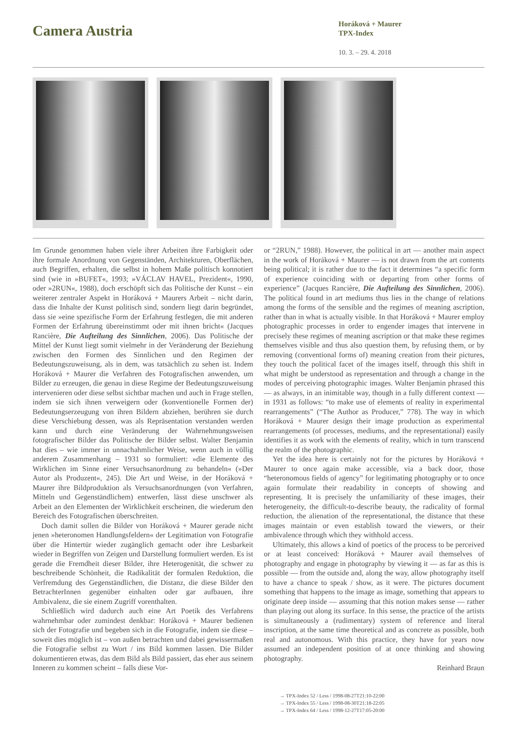Camera Austria
Horáková + Maurer
TPX-Index
10. 3. – 29. 4. 2018
Im Grunde genommen haben viele ihrer Arbeiten ihre Farbigkeit oder ihre formale Anordnung von Gegenständen, Architekturen, Oberflächen, auch Begriffen, erhalten, die selbst in hohem Maße politisch konnotiert sind (wie in »BUFET«, 1993; »VÁCLAV HAVEL, Prezident«, 1990, oder »2RUN«, 1988), doch erschöpft sich das Politische der Kunst – ein weiterer zentraler Aspekt in Horáková + Maurers Arbeit – nicht darin, dass die Inhalte der Kunst politisch sind, sondern liegt darin begründet, dass sie »eine spezifische Form der Erfahrung festlegen, die mit anderen Formen der Erfahrung übereinstimmt oder mit ihnen bricht« (Jacques Rancière, Die Aufteilung des Sinnlichen, 2006). Das Politische der Mittel der Kunst liegt somit vielmehr in der Veränderung der Beziehung zwischen den Formen des Sinnlichen und den Regimen der Bedeutungszuweisung, als in dem, was tatsächlich zu sehen ist. Indem Horáková + Maurer die Verfahren des Fotografischen anwenden, um Bilder zu erzeugen, die genau in diese Regime der Bedeutungszuweisung intervenieren oder diese selbst sichtbar machen und auch in Frage stellen, indem sie sich ihnen verweigern oder (konventionelle Formen der) Bedeutungserzeugung von ihren Bildern abziehen, berühren sie durch diese Verschiebung dessen, was als Repräsentation verstanden werden kann und durch eine Veränderung der Wahrnehmungsweisen fotografischer Bilder das Politische der Bilder selbst. Walter Benjamin hat dies – wie immer in unnachahmlicher Weise, wenn auch in völlig anderem Zusammenhang – 1931 so formuliert: »die Elemente des Wirklichen im Sinne einer Versuchsanordnung zu behandeln« (»Der Autor als Produzent«, 245). Die Art und Weise, in der Horáková + Maurer ihre Bildproduktion als Versuchsanordnungen (von Verfahren, Mitteln und Gegenständlichem) entwerfen, lässt diese unschwer als Arbeit an den Elementen der Wirklichkeit erscheinen, die wiederum den Bereich des Fotografischen überschreiten.
Doch damit sollen die Bilder von Horáková + Maurer gerade nicht jenen »heteronomen Handlungsfeldern« der Legitimation von Fotografie über die Hintertür wieder zugänglich gemacht oder ihre Lesbarkeit wieder in Begriffen von Zeigen und Darstellung formuliert werden. Es ist gerade die Fremdheit dieser Bilder, ihre Heterogenität, die schwer zu beschreibende Schönheit, die Radikalität der formalen Reduktion, die Verfremdung des Gegenständlichen, die Distanz, die diese Bilder den BetrachterInnen gegenüber einhalten oder gar aufbauen, ihre Ambivalenz, die sie einem Zugriff vorenthalten.
Schließlich wird dadurch auch eine Art Poetik des Verfahrens wahrnehmbar oder zumindest denkbar: Horáková + Maurer bedienen sich der Fotografie und begeben sich in die Fotografie, indem sie diese – soweit dies möglich ist – von außen betrachten und dabei gewissermaßen die Fotografie selbst zu Wort / ins Bild kommen lassen. Die Bilder dokumentieren etwas, das dem Bild als Bild passiert, das eher aus seinem Inneren zu kommen scheint – falls diese Vor-
or “2RUN,” 1988). However, the political in art — another main aspect in the work of Horáková + Maurer — is not drawn from the art contents being political; it is rather due to the fact it determines “a specific form of experience coinciding with or departing from other forms of experience” (Jacques Rancière, Die Aufteilung des Sinnlichen, 2006). The political found in art mediums thus lies in the change of relations among the forms of the sensible and the regimes of meaning ascription, rather than in what is actually visible. In that Horáková + Maurer employ photographic processes in order to engender images that intervene in precisely these regimes of meaning ascription or that make these regimes themselves visible and thus also question them, by refusing them, or by removing (conventional forms of) meaning creation from their pictures, they touch the political facet of the images itself, through this shift in what might be understood as representation and through a change in the modes of perceiving photographic images. Walter Benjamin phrased this — as always, in an inimitable way, though in a fully different context — in 1931 as follows: “to make use of elements of reality in experimental rearrangements” (“The Author as Producer,” 778). The way in which Horáková + Maurer design their image production as experimental rearrangements (of processes, mediums, and the representational) easily identifies it as work with the elements of reality, which in turn transcend the realm of the photographic.
Yet the idea here is certainly not for the pictures by Horáková + Maurer to once again make accessible, via a back door, those “heteronomous fields of agency” for legitimating photography or to once again formulate their readability in concepts of showing and representing. It is precisely the unfamiliarity of these images, their heterogeneity, the difficult-to-describe beauty, the radicality of formal reduction, the alienation of the representational, the distance that these images maintain or even establish toward the viewers, or their ambivalence through which they withhold access.
Ultimately, this allows a kind of poetics of the process to be perceived or at least conceived: Horáková + Maurer avail themselves of photography and engage in photography by viewing it — as far as this is possible — from the outside and, along the way, allow photography itself to have a chance to speak / show, as it were. The pictures document something that happens to the image as image, something that appears to originate deep inside — assuming that this notion makes sense — rather than playing out along its surface. In this sense, the practice of the artists is simultaneously a (rudimentary) system of reference and literal inscription, at the same time theoretical and as concrete as possible, both real and autonomous. With this practice, they have for years now assumed an independent position of at once thinking and showing photography.
Reinhard Braun
→ TPX-Index 52 / Less / 1998-08-27T21:10-22:00
→ TPX-Index 55 / Less / 1998-08-30T21:18-22:05
→ TPX-Index 64 / Less / 1998-12-27T17:05-20:00